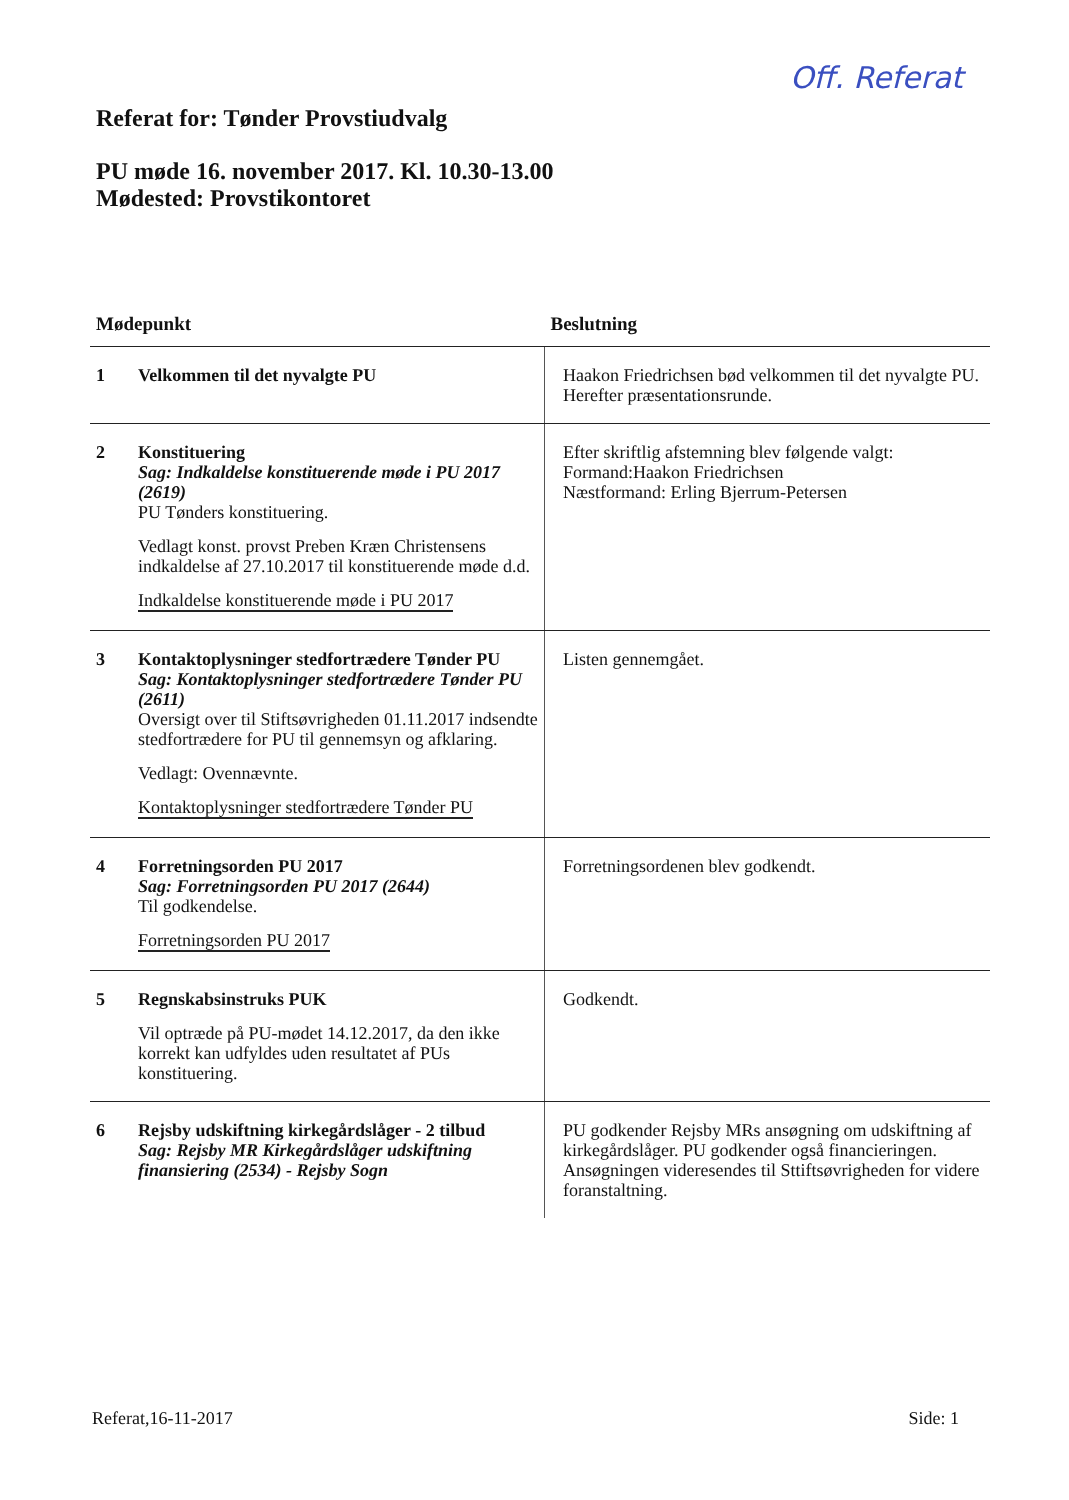Off. Referat
Referat for: Tønder Provstiudvalg
PU møde 16. november 2017. Kl. 10.30-13.00
Mødested: Provstikontoret
| Mødepunkt | | Beslutning |
| --- | --- | --- |
| 1 | Velkommen til det nyvalgte PU | Haakon Friedrichsen bød velkommen til det nyvalgte PU. Herefter præsentationsrunde. |
| 2 | Konstituering Sag: Indkaldelse konstituerende møde i PU 2017 (2619) PU Tønders konstituering. Vedlagt konst. provst Preben Kræn Christensens indkaldelse af 27.10.2017 til konstituerende møde d.d. Indkaldelse konstituerende møde i PU 2017 | Efter skriftlig afstemning blev følgende valgt: Formand:Haakon Friedrichsen Næstformand: Erling Bjerrum-Petersen |
| 3 | Kontaktoplysninger stedfortrædere Tønder PU Sag: Kontaktoplysninger stedfortrædere Tønder PU (2611) Oversigt over til Stiftsøvrigheden 01.11.2017 indsendte stedfortrædere for PU til gennemsyn og afklaring. Vedlagt: Ovennævnte. Kontaktoplysninger stedfortrædere Tønder PU | Listen gennemgået. |
| 4 | Forretningsorden PU 2017 Sag: Forretningsorden PU 2017 (2644) Til godkendelse. Forretningsorden PU 2017 | Forretningsordenen blev godkendt. |
| 5 | Regnskabsinstruks PUK Vil optræde på PU-mødet 14.12.2017, da den ikke korrekt kan udfyldes uden resultatet af PUs konstituering. | Godkendt. |
| 6 | Rejsby udskiftning kirkegårdslåger - 2 tilbud Sag: Rejsby MR Kirkegårdslåger udskiftning finansiering (2534) - Rejsby Sogn | PU godkender Rejsby MRs ansøgning om udskiftning af kirkegårdslåger. PU godkender også financieringen. Ansøgningen videresendes til Sttiftsøvrigheden for videre foranstaltning. |
Referat,16-11-2017 Side: 1